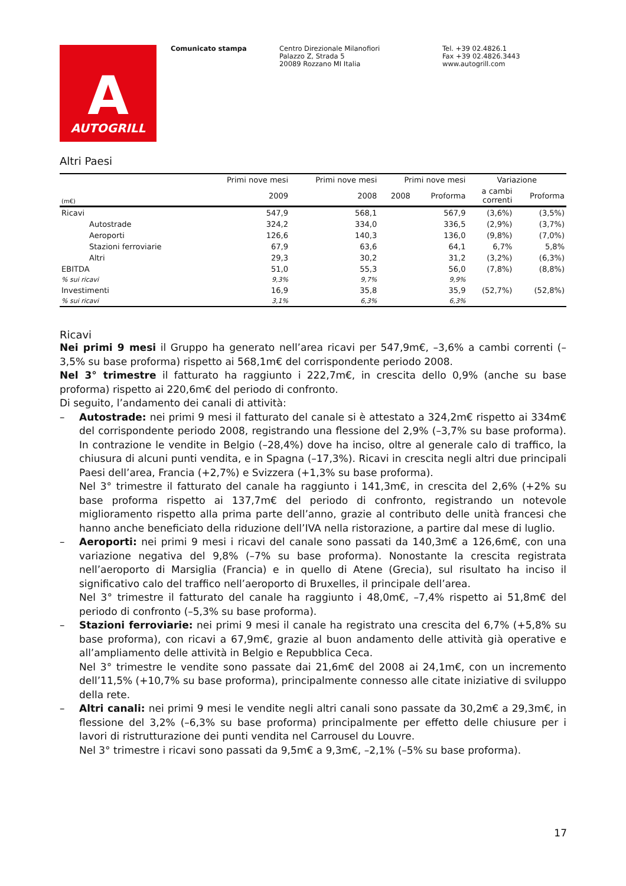A
AUTOGRILL
Comunicato stampa Centro Direzionale Milanofiori
Palazzo Z, Strada 5
20089 Rozzano MI Italia
Tel. +39 02.4826.1
Fax +39 02.4826.3443
www.autogrill.com
Altri Paesi
| | Primi nove mesi | Primi nove mesi | Primi nove mesi | | Variazione | |
| --- | --- | --- | --- | --- | --- | --- |
| (m€) | 2009 | 2008 | 2008 | Proforma | a cambi correnti | Proforma |
| Ricavi | 547,9 | 568,1 | | 567,9 | (3,6%) | (3,5%) |
| Autostrade | 324,2 | 334,0 | | 336,5 | (2,9%) | (3,7%) |
| Aeroporti | 126,6 | 140,3 | | 136,0 | (9,8%) | (7,0%) |
| Stazioni ferroviarie | 67,9 | 63,6 | | 64,1 | 6,7% | 5,8% |
| Altri | 29,3 | 30,2 | | 31,2 | (3,2%) | (6,3%) |
| EBITDA | 51,0 | 55,3 | | 56,0 | (7,8%) | (8,8%) |
| % sui ricavi | 9,3% | 9,7% | | 9,9% | | |
| Investimenti | 16,9 | 35,8 | | 35,9 | (52,7%) | (52,8%) |
| % sui ricavi | 3,1% | 6,3% | | 6,3% | | |
Ricavi
Nei primi 9 mesi il Gruppo ha generato nell’area ricavi per 547,9m€, –3,6% a cambi correnti (–3,5% su base proforma) rispetto ai 568,1m€ del corrispondente periodo 2008.
Nel 3° trimestre il fatturato ha raggiunto i 222,7m€, in crescita dello 0,9% (anche su base proforma) rispetto ai 220,6m€ del periodo di confronto.
Di seguito, l’andamento dei canali di attività:
– Autostrade: nei primi 9 mesi il fatturato del canale si è attestato a 324,2m€ rispetto ai 334m€ del corrispondente periodo 2008, registrando una flessione del 2,9% (–3,7% su base proforma). In contrazione le vendite in Belgio (–28,4%) dove ha inciso, oltre al generale calo di traffico, la chiusura di alcuni punti vendita, e in Spagna (–17,3%). Ricavi in crescita negli altri due principali Paesi dell’area, Francia (+2,7%) e Svizzera (+1,3% su base proforma).
Nel 3° trimestre il fatturato del canale ha raggiunto i 141,3m€, in crescita del 2,6% (+2% su base proforma rispetto ai 137,7m€ del periodo di confronto, registrando un notevole miglioramento rispetto alla prima parte dell’anno, grazie al contributo delle unità francesi che hanno anche beneficiato della riduzione dell’IVA nella ristorazione, a partire dal mese di luglio.
– Aeroporti: nei primi 9 mesi i ricavi del canale sono passati da 140,3m€ a 126,6m€, con una variazione negativa del 9,8% (–7% su base proforma). Nonostante la crescita registrata nell’aeroporto di Marsiglia (Francia) e in quello di Atene (Grecia), sul risultato ha inciso il significativo calo del traffico nell’aeroporto di Bruxelles, il principale dell’area.
Nel 3° trimestre il fatturato del canale ha raggiunto i 48,0m€, –7,4% rispetto ai 51,8m€ del periodo di confronto (–5,3% su base proforma).
– Stazioni ferroviarie: nei primi 9 mesi il canale ha registrato una crescita del 6,7% (+5,8% su base proforma), con ricavi a 67,9m€, grazie al buon andamento delle attività già operative e all’ampliamento delle attività in Belgio e Repubblica Ceca.
Nel 3° trimestre le vendite sono passate dai 21,6m€ del 2008 ai 24,1m€, con un incremento dell’11,5% (+10,7% su base proforma), principalmente connesso alle citate iniziative di sviluppo della rete.
– Altri canali: nei primi 9 mesi le vendite negli altri canali sono passate da 30,2m€ a 29,3m€, in flessione del 3,2% (–6,3% su base proforma) principalmente per effetto delle chiusure per i lavori di ristrutturazione dei punti vendita nel Carrousel du Louvre.
Nel 3° trimestre i ricavi sono passati da 9,5m€ a 9,3m€, –2,1% (–5% su base proforma).
17